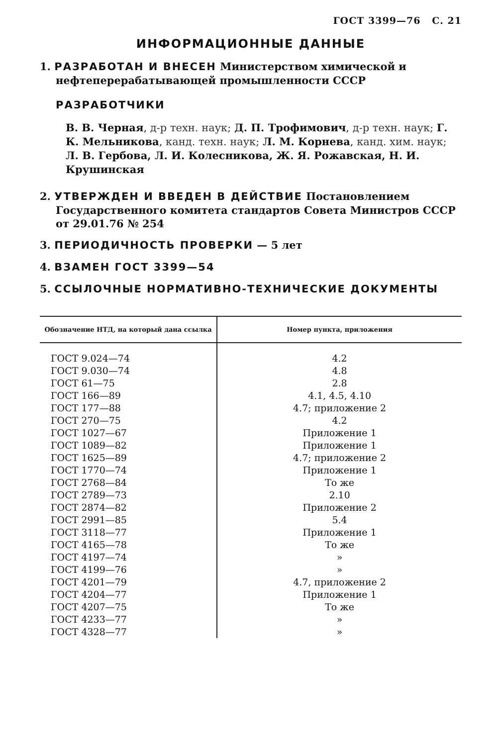ГОСТ 3399—76 С. 21
ИНФОРМАЦИОННЫЕ ДАННЫЕ
1. РАЗРАБОТАН И ВНЕСЕН Министерством химической и нефтеперерабатывающей промышленности СССР
РАЗРАБОТЧИКИ
В. В. Черная, д-р техн. наук; Д. П. Трофимович, д-р техн. наук; Г. К. Мельникова, канд. техн. наук; Л. М. Корнева, канд. хим. наук; Л. В. Гербова, Л. И. Колесникова, Ж. Я. Рожавская, Н. И. Крушинская
2. УТВЕРЖДЕН И ВВЕДЕН В ДЕЙСТВИЕ Постановлением Государственного комитета стандартов Совета Министров СССР от 29.01.76 № 254
3. ПЕРИОДИЧНОСТЬ ПРОВЕРКИ — 5 лет
4. ВЗАМЕН ГОСТ 3399—54
5. ССЫЛОЧНЫЕ НОРМАТИВНО-ТЕХНИЧЕСКИЕ ДОКУМЕНТЫ
| Обозначение НТД, на который дана ссылка | Номер пункта, приложения |
| --- | --- |
| ГОСТ 9.024—74 | 4.2 |
| ГОСТ 9.030—74 | 4.8 |
| ГОСТ 61—75 | 2.8 |
| ГОСТ 166—89 | 4.1, 4.5, 4.10 |
| ГОСТ 177—88 | 4.7; приложение 2 |
| ГОСТ 270—75 | 4.2 |
| ГОСТ 1027—67 | Приложение 1 |
| ГОСТ 1089—82 | Приложение 1 |
| ГОСТ 1625—89 | 4.7; приложение 2 |
| ГОСТ 1770—74 | Приложение 1 |
| ГОСТ 2768—84 | То же |
| ГОСТ 2789—73 | 2.10 |
| ГОСТ 2874—82 | Приложение 2 |
| ГОСТ 2991—85 | 5.4 |
| ГОСТ 3118—77 | Приложение 1 |
| ГОСТ 4165—78 | То же |
| ГОСТ 4197—74 | » |
| ГОСТ 4199—76 | » |
| ГОСТ 4201—79 | 4.7, приложение 2 |
| ГОСТ 4204—77 | Приложение 1 |
| ГОСТ 4207—75 | То же |
| ГОСТ 4233—77 | » |
| ГОСТ 4328—77 | » |